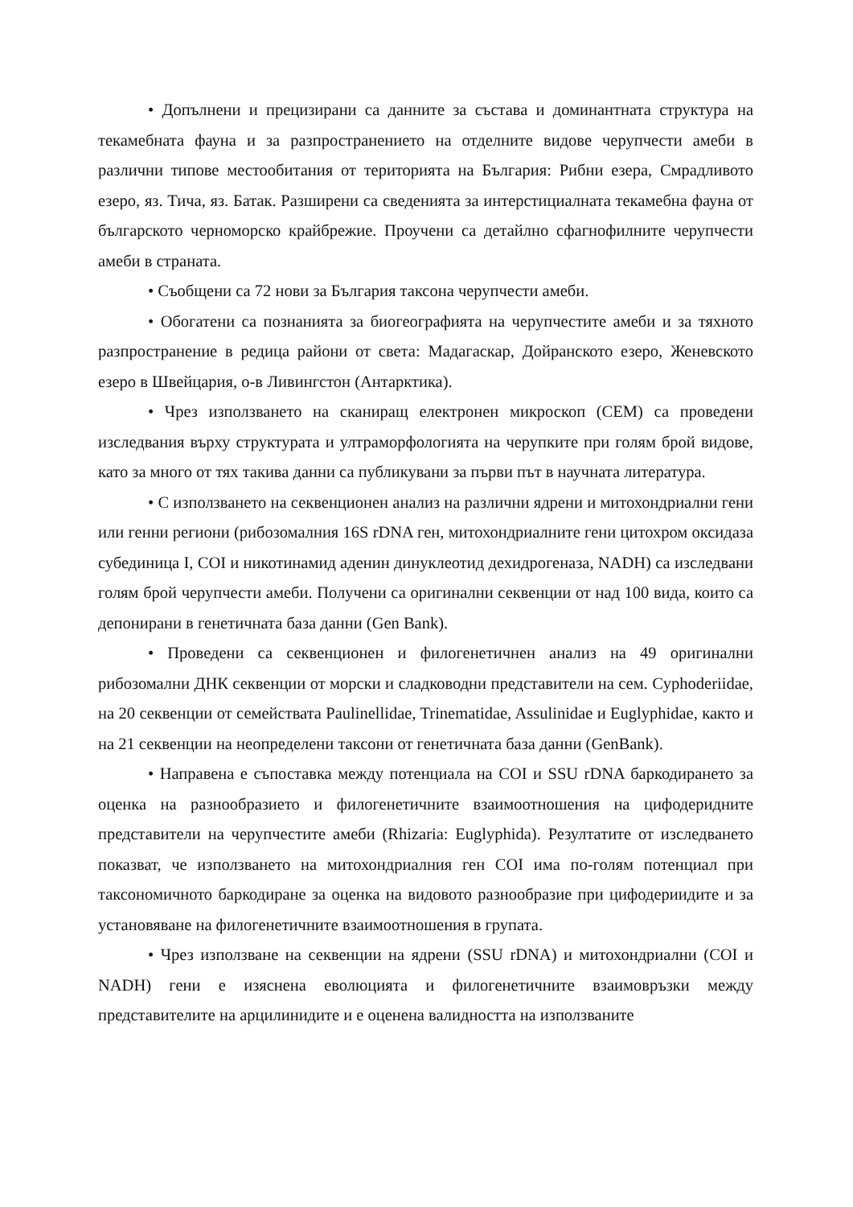• Допълнени и прецизирани са данните за състава и доминантната структура на текамебната фауна и за разпространението на отделните видове черупчести амеби в различни типове местообитания от територията на България: Рибни езера, Смрадливото езеро, яз. Тича, яз. Батак. Разширени са сведенията за интерстициалната текамебна фауна от българското черноморско крайбрежие. Проучени са детайлно сфагнофилните черупчести амеби в страната.
• Съобщени са 72 нови за България таксона черупчести амеби.
• Обогатени са познанията за биогеографията на черупчестите амеби и за тяхното разпространение в редица райони от света: Мадагаскар, Дойранското езеро, Женевското езеро в Швейцария, о-в Ливингстон (Антарктика).
• Чрез използването на сканиращ електронен микроскоп (СЕМ) са проведени изследвания върху структурата и ултраморфологията на черупките при голям брой видове, като за много от тях такива данни са публикувани за първи път в научната литература.
• С използването на секвенционен анализ на различни ядрени и митохондриални гени или генни региони (рибозомалния 16S rDNA ген, митохондриалните гени цитохром оксидаза субединица I, COI и никотинамид аденин динуклеотид дехидрогеназа, NADH) са изследвани голям брой черупчести амеби. Получени са оригинални секвенции от над 100 вида, които са депонирани в генетичната база данни (Gen Bank).
• Проведени са секвенционен и филогенетичнен анализ на 49 оригинални рибозомални ДНК секвенции от морски и сладководни представители на сем. Cyphoderiidae, на 20 секвенции от семействата Paulinellidae, Trinematidae, Assulinidae и Euglyphidae, както и на 21 секвенции на неопределени таксони от генетичната база данни (GenBank).
• Направена е съпоставка между потенциала на COI и SSU rDNA баркодирането за оценка на разнообразието и филогенетичните взаимоотношения на цифодеридните представители на черупчестите амеби (Rhizaria: Euglyphida). Резултатите от изследването показват, че използването на митохондриалния ген COI има по-голям потенциал при таксономичното баркодиране за оценка на видовото разнообразие при цифодериидите и за установяване на филогенетичните взаимоотношения в групата.
• Чрез използване на секвенции на ядрени (SSU rDNA) и митохондриални (COI и NADH) гени е изяснена еволюцията и филогенетичните взаимовръзки между представителите на арцилинидите и е оценена валидността на използваните